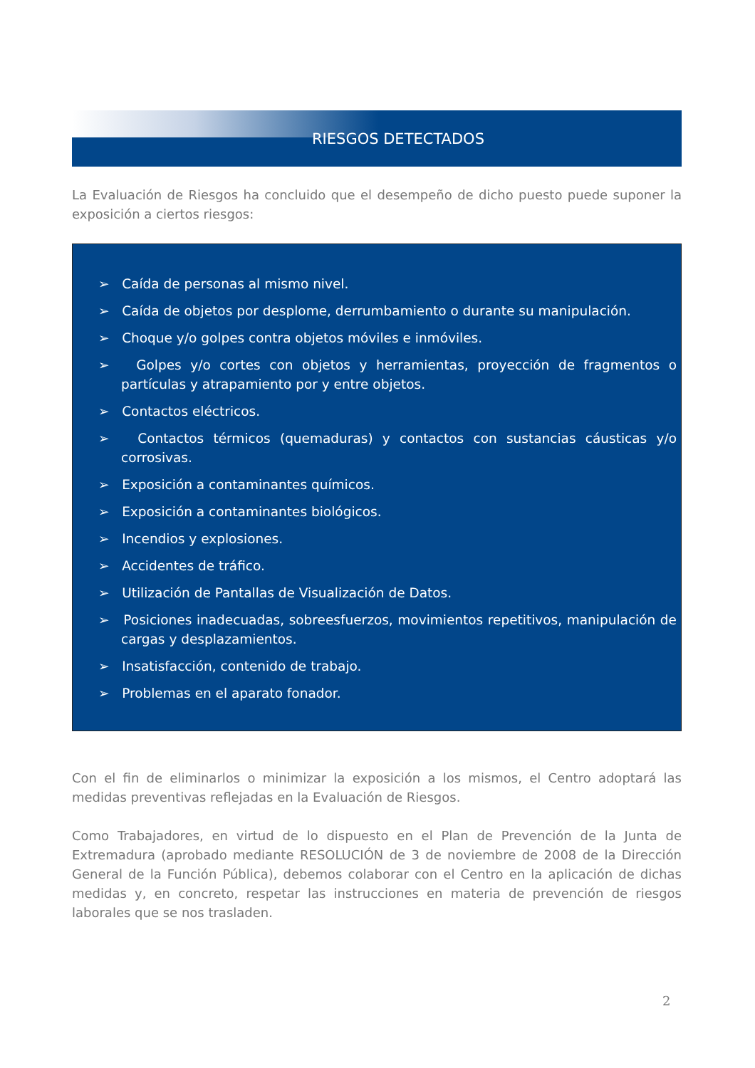RIESGOS DETECTADOS
La Evaluación de Riesgos ha concluido que el desempeño de dicho puesto puede suponer la exposición a ciertos riesgos:
➢ Caída de personas al mismo nivel.
➢ Caída de objetos por desplome, derrumbamiento o durante su manipulación.
➢ Choque y/o golpes contra objetos móviles e inmóviles.
➢ Golpes y/o cortes con objetos y herramientas, proyección de fragmentos o partículas y atrapamiento por y entre objetos.
➢ Contactos eléctricos.
➢ Contactos térmicos (quemaduras) y contactos con sustancias cáusticas y/o corrosivas.
➢ Exposición a contaminantes químicos.
➢ Exposición a contaminantes biológicos.
➢ Incendios y explosiones.
➢ Accidentes de tráfico.
➢ Utilización de Pantallas de Visualización de Datos.
➢ Posiciones inadecuadas, sobreesfuerzos, movimientos repetitivos, manipulación de cargas y desplazamientos.
➢ Insatisfacción, contenido de trabajo.
➢ Problemas en el aparato fonador.
Con el fin de eliminarlos o minimizar la exposición a los mismos, el Centro adoptará las medidas preventivas reflejadas en la Evaluación de Riesgos.
Como Trabajadores, en virtud de lo dispuesto en el Plan de Prevención de la Junta de Extremadura (aprobado mediante RESOLUCIÓN de 3 de noviembre de 2008 de la Dirección General de la Función Pública), debemos colaborar con el Centro en la aplicación de dichas medidas y, en concreto, respetar las instrucciones en materia de prevención de riesgos laborales que se nos trasladen.
2